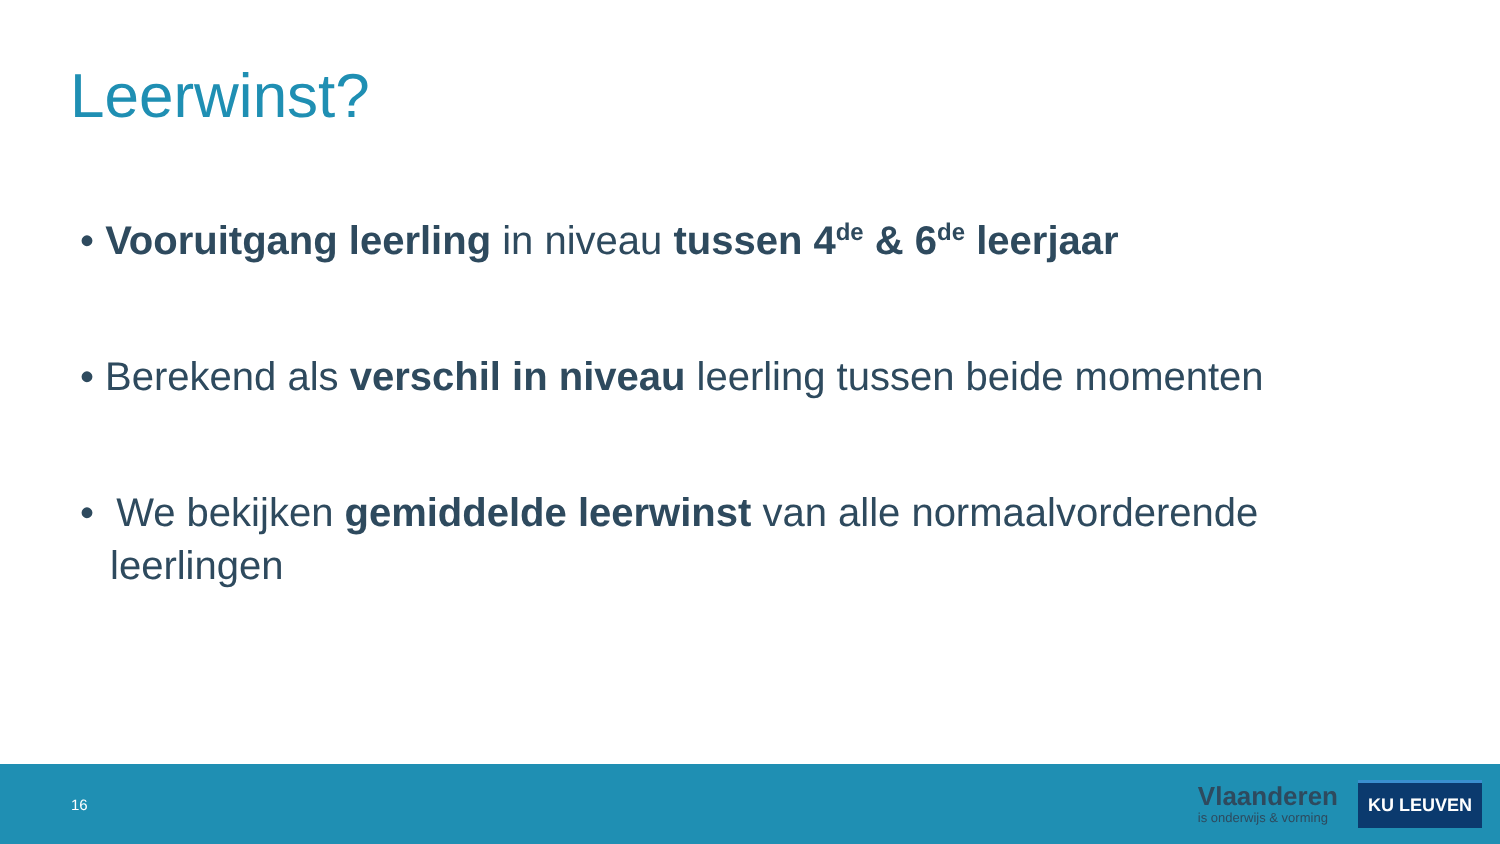Leerwinst?
• Vooruitgang leerling in niveau tussen 4<sup>de</sup> & 6<sup>de</sup> leerjaar
• Berekend als verschil in niveau leerling tussen beide momenten
• We bekijken gemiddelde leerwinst van alle normaalvorderende leerlingen
16
Vlaanderen
is onderwijs & vorming
KU LEUVEN